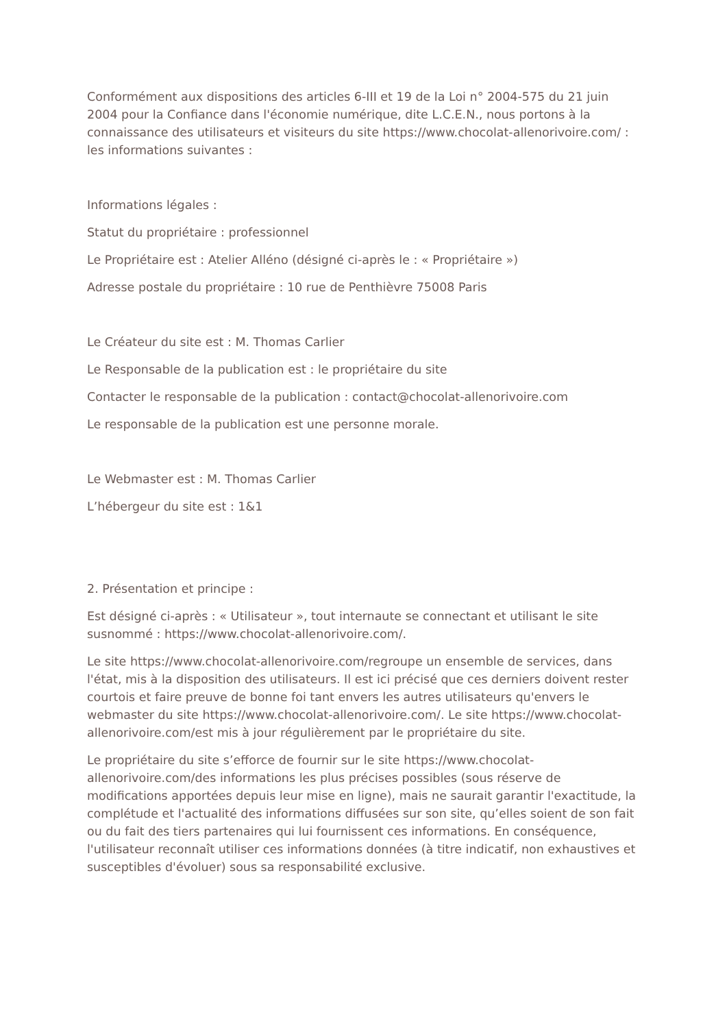Conformément aux dispositions des articles 6-III et 19 de la Loi n° 2004-575 du 21 juin 2004 pour la Confiance dans l'économie numérique, dite L.C.E.N., nous portons à la connaissance des utilisateurs et visiteurs du site https://www.chocolat-allenorivoire.com/ : les informations suivantes :
Informations légales :
Statut du propriétaire : professionnel
Le Propriétaire est : Atelier Alléno (désigné ci-après le : « Propriétaire »)
Adresse postale du propriétaire : 10 rue de Penthièvre 75008 Paris
Le Créateur du site est : M. Thomas Carlier
Le Responsable de la publication est : le propriétaire du site
Contacter le responsable de la publication : contact@chocolat-allenorivoire.com
Le responsable de la publication est une personne morale.
Le Webmaster est : M. Thomas Carlier
L’hébergeur du site est : 1&1
2. Présentation et principe :
Est désigné ci-après : « Utilisateur », tout internaute se connectant et utilisant le site susnommé : https://www.chocolat-allenorivoire.com/.
Le site https://www.chocolat-allenorivoire.com/regroupe un ensemble de services, dans l'état, mis à la disposition des utilisateurs. Il est ici précisé que ces derniers doivent rester courtois et faire preuve de bonne foi tant envers les autres utilisateurs qu'envers le webmaster du site https://www.chocolat-allenorivoire.com/. Le site https://www.chocolat-allenorivoire.com/est mis à jour régulièrement par le propriétaire du site.
Le propriétaire du site s’efforce de fournir sur le site https://www.chocolat-allenorivoire.com/des informations les plus précises possibles (sous réserve de modifications apportées depuis leur mise en ligne), mais ne saurait garantir l'exactitude, la complétude et l'actualité des informations diffusées sur son site, qu’elles soient de son fait ou du fait des tiers partenaires qui lui fournissent ces informations. En conséquence, l'utilisateur reconnaît utiliser ces informations données (à titre indicatif, non exhaustives et susceptibles d'évoluer) sous sa responsabilité exclusive.